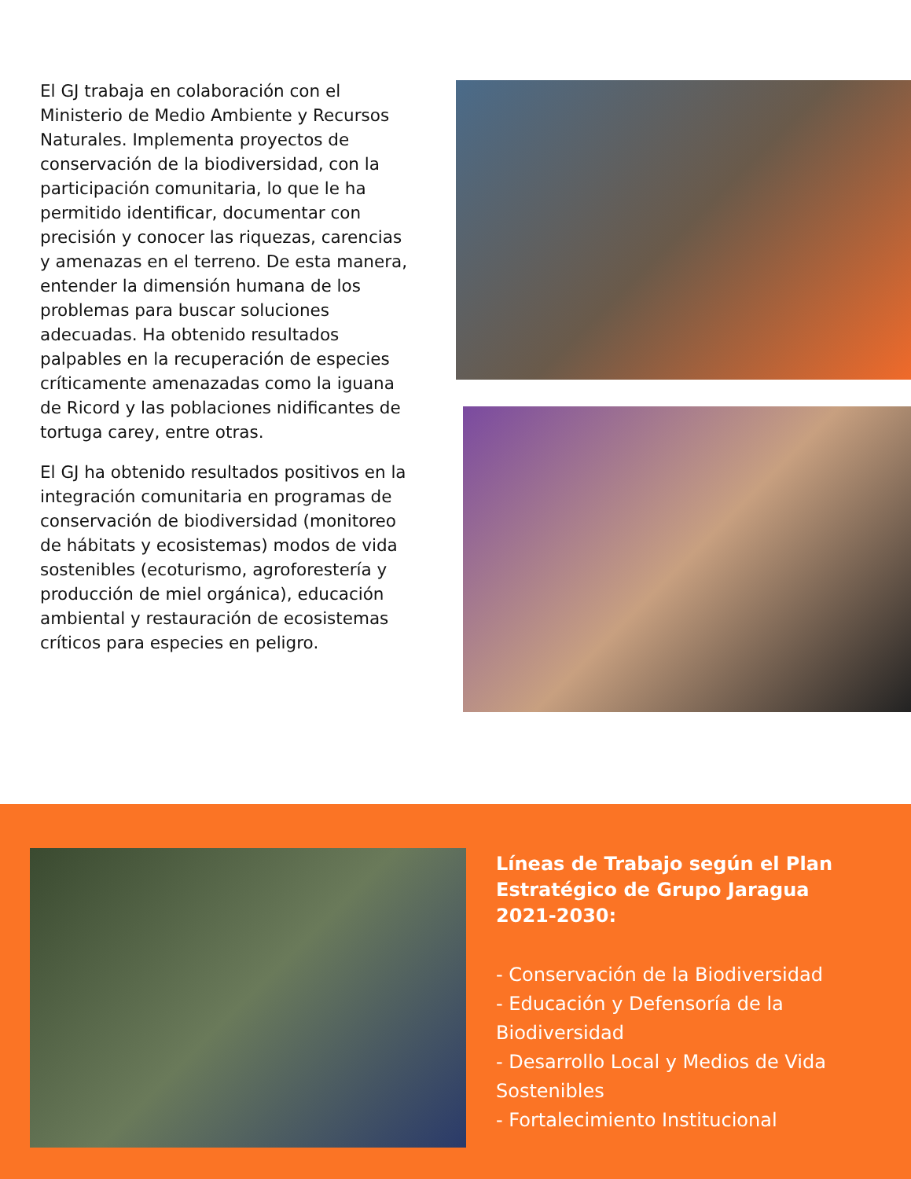El GJ trabaja en colaboración con el Ministerio de Medio Ambiente y Recursos Naturales. Implementa proyectos de conservación de la biodiversidad, con la participación comunitaria, lo que le ha permitido identificar, documentar con precisión y conocer las riquezas, carencias y amenazas en el terreno. De esta manera, entender la dimensión humana de los problemas para buscar soluciones adecuadas. Ha obtenido resultados palpables en la recuperación de especies críticamente amenazadas como la iguana de Ricord y las poblaciones nidificantes de tortuga carey, entre otras.
El GJ ha obtenido resultados positivos en la integración comunitaria en programas de conservación de biodiversidad (monitoreo de hábitats y ecosistemas) modos de vida sostenibles (ecoturismo, agroforestería y producción de miel orgánica), educación ambiental y restauración de ecosistemas críticos para especies en peligro.
Líneas de Trabajo según el Plan Estratégico de Grupo Jaragua 2021-2030:
- Conservación de la Biodiversidad
- Educación y Defensoría de la Biodiversidad
- Desarrollo Local y Medios de Vida Sostenibles
- Fortalecimiento Institucional